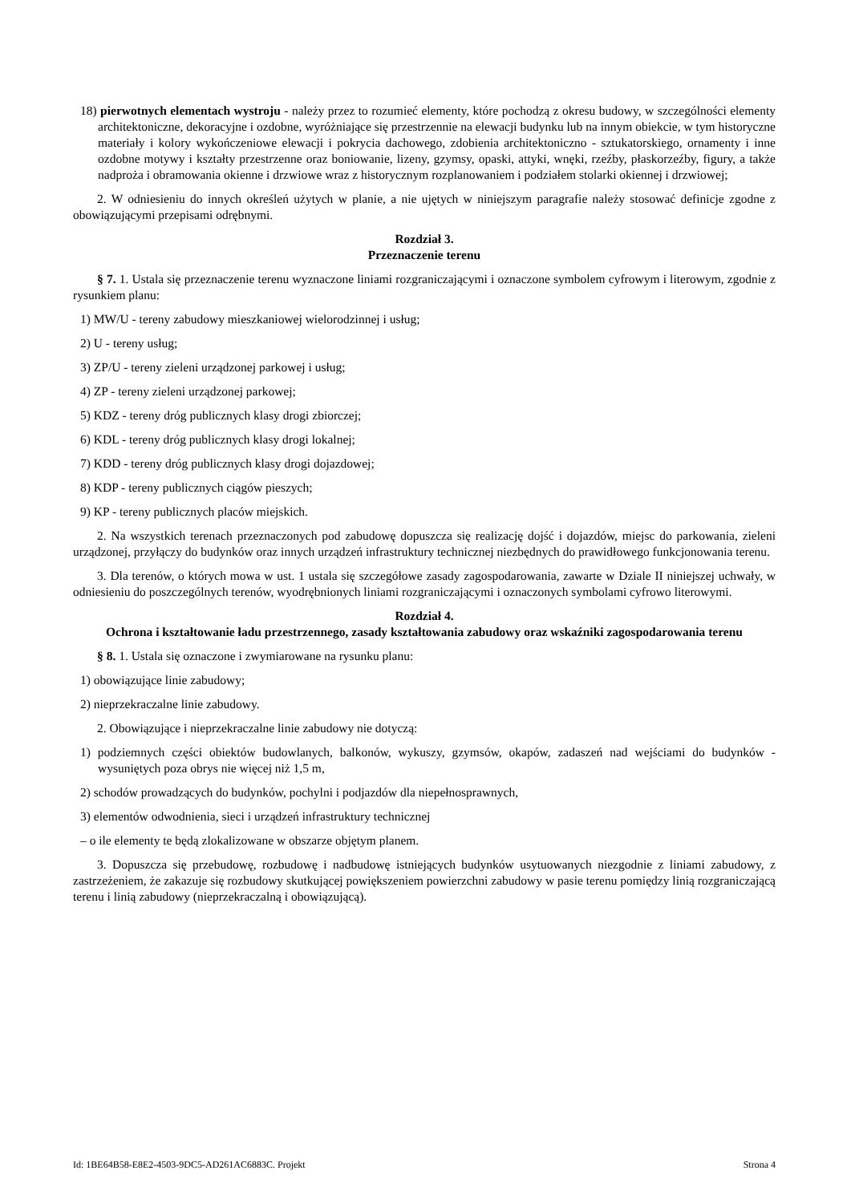18) pierwotnych elementach wystroju - należy przez to rozumieć elementy, które pochodzą z okresu budowy, w szczególności elementy architektoniczne, dekoracyjne i ozdobne, wyróżniające się przestrzennie na elewacji budynku lub na innym obiekcie, w tym historyczne materiały i kolory wykończeniowe elewacji i pokrycia dachowego, zdobienia architektoniczno - sztukatorskiego, ornamenty i inne ozdobne motywy i kształty przestrzenne oraz boniowanie, lizeny, gzymsy, opaski, attyki, wnęki, rzeźby, płaskorzeźby, figury, a także nadproża i obramowania okienne i drzwiowe wraz z historycznym rozplanowaniem i podziałem stolarki okiennej i drzwiowej;
2. W odniesieniu do innych określeń użytych w planie, a nie ujętych w niniejszym paragrafie należy stosować definicje zgodne z obowiązującymi przepisami odrębnymi.
Rozdział 3.
Przeznaczenie terenu
§ 7. 1. Ustala się przeznaczenie terenu wyznaczone liniami rozgraniczającymi i oznaczone symbolem cyfrowym i literowym, zgodnie z rysunkiem planu:
1) MW/U - tereny zabudowy mieszkaniowej wielorodzinnej i usług;
2) U - tereny usług;
3) ZP/U - tereny zieleni urządzonej parkowej i usług;
4) ZP - tereny zieleni urządzonej parkowej;
5) KDZ - tereny dróg publicznych klasy drogi zbiorczej;
6) KDL - tereny dróg publicznych klasy drogi lokalnej;
7) KDD - tereny dróg publicznych klasy drogi dojazdowej;
8) KDP - tereny publicznych ciągów pieszych;
9) KP - tereny publicznych placów miejskich.
2. Na wszystkich terenach przeznaczonych pod zabudowę dopuszcza się realizację dojść i dojazdów, miejsc do parkowania, zieleni urządzonej, przyłączy do budynków oraz innych urządzeń infrastruktury technicznej niezbędnych do prawidłowego funkcjonowania terenu.
3. Dla terenów, o których mowa w ust. 1 ustala się szczegółowe zasady zagospodarowania, zawarte w Dziale II niniejszej uchwały, w odniesieniu do poszczególnych terenów, wyodrębnionych liniami rozgraniczającymi i oznaczonych symbolami cyfrowo literowymi.
Rozdział 4.
Ochrona i kształtowanie ładu przestrzennego, zasady kształtowania zabudowy oraz wskaźniki zagospodarowania terenu
§ 8. 1. Ustala się oznaczone i zwymiarowane na rysunku planu:
1) obowiązujące linie zabudowy;
2) nieprzekraczalne linie zabudowy.
2. Obowiązujące i nieprzekraczalne linie zabudowy nie dotyczą:
1) podziemnych części obiektów budowlanych, balkonów, wykuszy, gzymsów, okapów, zadaszeń nad wejściami do budynków - wysuniętych poza obrys nie więcej niż 1,5 m,
2) schodów prowadzących do budynków, pochylni i podjazdów dla niepełnosprawnych,
3) elementów odwodnienia, sieci i urządzeń infrastruktury technicznej
– o ile elementy te będą zlokalizowane w obszarze objętym planem.
3. Dopuszcza się przebudowę, rozbudowę i nadbudowę istniejących budynków usytuowanych niezgodnie z liniami zabudowy, z zastrzeżeniem, że zakazuje się rozbudowy skutkującej powiększeniem powierzchni zabudowy w pasie terenu pomiędzy linią rozgraniczającą terenu i linią zabudowy (nieprzekraczalną i obowiązującą).
Id: 1BE64B58-E8E2-4503-9DC5-AD261AC6883C. Projekt Strona 4